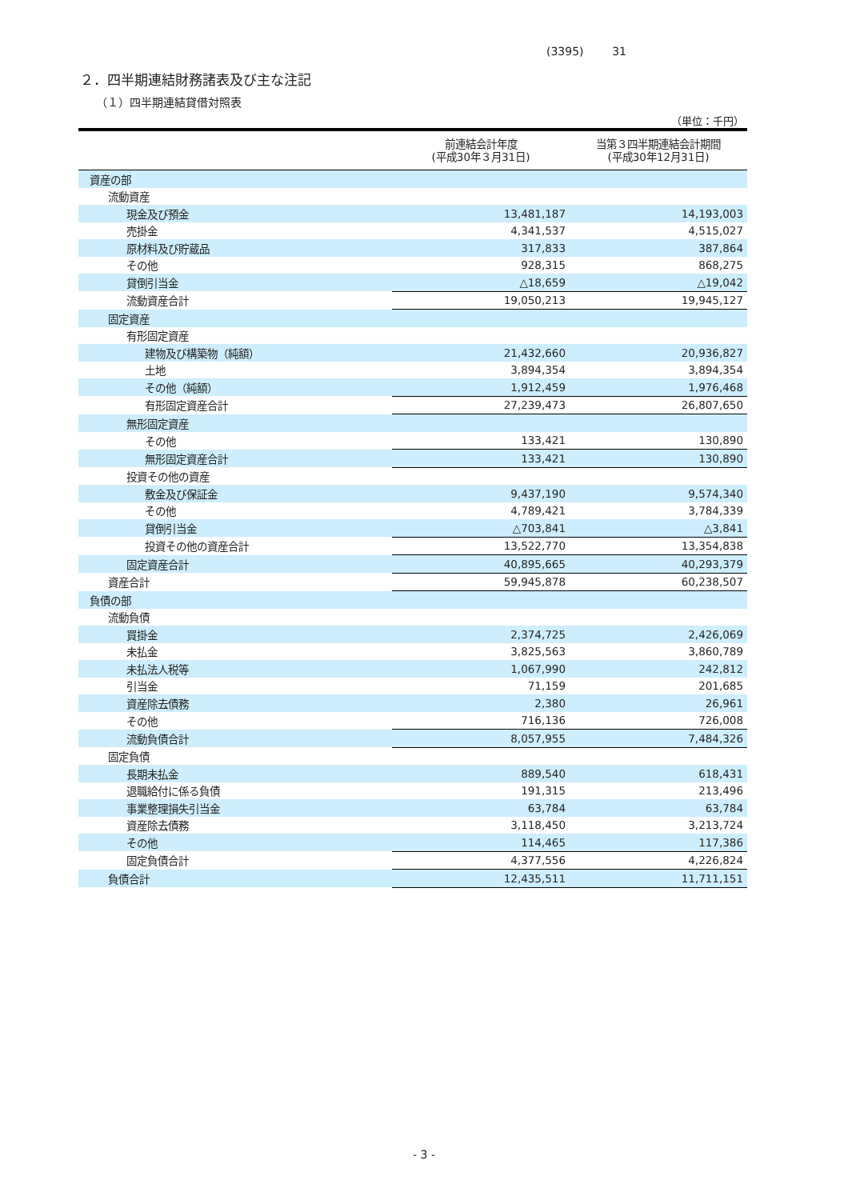(3395) 31
２．四半期連結財務諸表及び主な注記
（１）四半期連結貸借対照表
（単位：千円）
| | 前連結会計年度 (平成30年３月31日) | 当第３四半期連結会計期間 (平成30年12月31日) |
| --- | --- | --- |
| 資産の部 | | |
| 流動資産 | | |
| 現金及び預金 | 13,481,187 | 14,193,003 |
| 売掛金 | 4,341,537 | 4,515,027 |
| 原材料及び貯蔵品 | 317,833 | 387,864 |
| その他 | 928,315 | 868,275 |
| 貸倒引当金 | △18,659 | △19,042 |
| 流動資産合計 | 19,050,213 | 19,945,127 |
| 固定資産 | | |
| 有形固定資産 | | |
| 建物及び構築物（純額） | 21,432,660 | 20,936,827 |
| 土地 | 3,894,354 | 3,894,354 |
| その他（純額） | 1,912,459 | 1,976,468 |
| 有形固定資産合計 | 27,239,473 | 26,807,650 |
| 無形固定資産 | | |
| その他 | 133,421 | 130,890 |
| 無形固定資産合計 | 133,421 | 130,890 |
| 投資その他の資産 | | |
| 敷金及び保証金 | 9,437,190 | 9,574,340 |
| その他 | 4,789,421 | 3,784,339 |
| 貸倒引当金 | △703,841 | △3,841 |
| 投資その他の資産合計 | 13,522,770 | 13,354,838 |
| 固定資産合計 | 40,895,665 | 40,293,379 |
| 資産合計 | 59,945,878 | 60,238,507 |
| 負債の部 | | |
| 流動負債 | | |
| 買掛金 | 2,374,725 | 2,426,069 |
| 未払金 | 3,825,563 | 3,860,789 |
| 未払法人税等 | 1,067,990 | 242,812 |
| 引当金 | 71,159 | 201,685 |
| 資産除去債務 | 2,380 | 26,961 |
| その他 | 716,136 | 726,008 |
| 流動負債合計 | 8,057,955 | 7,484,326 |
| 固定負債 | | |
| 長期未払金 | 889,540 | 618,431 |
| 退職給付に係る負債 | 191,315 | 213,496 |
| 事業整理損失引当金 | 63,784 | 63,784 |
| 資産除去債務 | 3,118,450 | 3,213,724 |
| その他 | 114,465 | 117,386 |
| 固定負債合計 | 4,377,556 | 4,226,824 |
| 負債合計 | 12,435,511 | 11,711,151 |
- 3 -